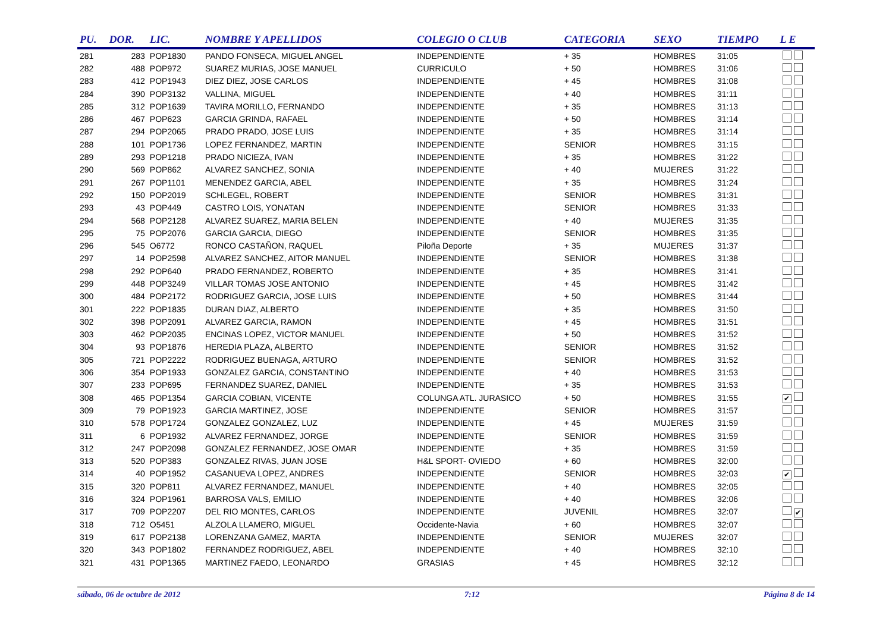| PU. | DOR. | LIC. | NOMBRE Y APELLIDOS | COLEGIO O CLUB | CATEGORIA | SEXO | TIEMPO | L E |
| --- | --- | --- | --- | --- | --- | --- | --- | --- |
| 281 | 283 | POP1830 | PANDO FONSECA, MIGUEL ANGEL | INDEPENDIENTE | + 35 | HOMBRES | 31:05 | |
| 282 | 488 | POP972 | SUAREZ MURIAS, JOSE MANUEL | CURRICULO | + 50 | HOMBRES | 31:06 | |
| 283 | 412 | POP1943 | DIEZ DIEZ, JOSE CARLOS | INDEPENDIENTE | + 45 | HOMBRES | 31:08 | |
| 284 | 390 | POP3132 | VALLINA, MIGUEL | INDEPENDIENTE | + 40 | HOMBRES | 31:11 | |
| 285 | 312 | POP1639 | TAVIRA MORILLO, FERNANDO | INDEPENDIENTE | + 35 | HOMBRES | 31:13 | |
| 286 | 467 | POP623 | GARCIA GRINDA, RAFAEL | INDEPENDIENTE | + 50 | HOMBRES | 31:14 | |
| 287 | 294 | POP2065 | PRADO PRADO, JOSE LUIS | INDEPENDIENTE | + 35 | HOMBRES | 31:14 | |
| 288 | 101 | POP1736 | LOPEZ FERNANDEZ, MARTIN | INDEPENDIENTE | SENIOR | HOMBRES | 31:15 | |
| 289 | 293 | POP1218 | PRADO NICIEZA, IVAN | INDEPENDIENTE | + 35 | HOMBRES | 31:22 | |
| 290 | 569 | POP862 | ALVAREZ SANCHEZ, SONIA | INDEPENDIENTE | + 40 | MUJERES | 31:22 | |
| 291 | 267 | POP1101 | MENENDEZ GARCIA, ABEL | INDEPENDIENTE | + 35 | HOMBRES | 31:24 | |
| 292 | 150 | POP2019 | SCHLEGEL, ROBERT | INDEPENDIENTE | SENIOR | HOMBRES | 31:31 | |
| 293 | 43 | POP449 | CASTRO LOIS, YONATAN | INDEPENDIENTE | SENIOR | HOMBRES | 31:33 | |
| 294 | 568 | POP2128 | ALVAREZ SUAREZ, MARIA BELEN | INDEPENDIENTE | + 40 | MUJERES | 31:35 | |
| 295 | 75 | POP2076 | GARCIA GARCIA, DIEGO | INDEPENDIENTE | SENIOR | HOMBRES | 31:35 | |
| 296 | 545 | O6772 | RONCO CASTAÑON, RAQUEL | Piloña Deporte | + 35 | MUJERES | 31:37 | |
| 297 | 14 | POP2598 | ALVAREZ SANCHEZ, AITOR MANUEL | INDEPENDIENTE | SENIOR | HOMBRES | 31:38 | |
| 298 | 292 | POP640 | PRADO FERNANDEZ, ROBERTO | INDEPENDIENTE | + 35 | HOMBRES | 31:41 | |
| 299 | 448 | POP3249 | VILLAR TOMAS JOSE ANTONIO | INDEPENDIENTE | + 45 | HOMBRES | 31:42 | |
| 300 | 484 | POP2172 | RODRIGUEZ GARCIA, JOSE LUIS | INDEPENDIENTE | + 50 | HOMBRES | 31:44 | |
| 301 | 222 | POP1835 | DURAN DIAZ, ALBERTO | INDEPENDIENTE | + 35 | HOMBRES | 31:50 | |
| 302 | 398 | POP2091 | ALVAREZ GARCIA, RAMON | INDEPENDIENTE | + 45 | HOMBRES | 31:51 | |
| 303 | 462 | POP2035 | ENCINAS LOPEZ, VICTOR MANUEL | INDEPENDIENTE | + 50 | HOMBRES | 31:52 | |
| 304 | 93 | POP1876 | HEREDIA PLAZA, ALBERTO | INDEPENDIENTE | SENIOR | HOMBRES | 31:52 | |
| 305 | 721 | POP2222 | RODRIGUEZ BUENAGA, ARTURO | INDEPENDIENTE | SENIOR | HOMBRES | 31:52 | |
| 306 | 354 | POP1933 | GONZALEZ GARCIA, CONSTANTINO | INDEPENDIENTE | + 40 | HOMBRES | 31:53 | |
| 307 | 233 | POP695 | FERNANDEZ SUAREZ, DANIEL | INDEPENDIENTE | + 35 | HOMBRES | 31:53 | |
| 308 | 465 | POP1354 | GARCIA COBIAN, VICENTE | COLUNGA ATL. JURASICO | + 50 | HOMBRES | 31:55 | ✔ |
| 309 | 79 | POP1923 | GARCIA MARTINEZ, JOSE | INDEPENDIENTE | SENIOR | HOMBRES | 31:57 | |
| 310 | 578 | POP1724 | GONZALEZ GONZALEZ, LUZ | INDEPENDIENTE | + 45 | MUJERES | 31:59 | |
| 311 | 6 | POP1932 | ALVAREZ FERNANDEZ, JORGE | INDEPENDIENTE | SENIOR | HOMBRES | 31:59 | |
| 312 | 247 | POP2098 | GONZALEZ FERNANDEZ, JOSE OMAR | INDEPENDIENTE | + 35 | HOMBRES | 31:59 | |
| 313 | 520 | POP383 | GONZALEZ RIVAS, JUAN JOSE | H&L SPORT- OVIEDO | + 60 | HOMBRES | 32:00 | |
| 314 | 40 | POP1952 | CASANUEVA LOPEZ, ANDRES | INDEPENDIENTE | SENIOR | HOMBRES | 32:03 | ✔ |
| 315 | 320 | POP811 | ALVAREZ FERNANDEZ, MANUEL | INDEPENDIENTE | + 40 | HOMBRES | 32:05 | |
| 316 | 324 | POP1961 | BARROSA VALS, EMILIO | INDEPENDIENTE | + 40 | HOMBRES | 32:06 | |
| 317 | 709 | POP2207 | DEL RIO MONTES, CARLOS | INDEPENDIENTE | JUVENIL | HOMBRES | 32:07 | ✔ |
| 318 | 712 | O5451 | ALZOLA LLAMERO, MIGUEL | Occidente-Navia | + 60 | HOMBRES | 32:07 | |
| 319 | 617 | POP2138 | LORENZANA GAMEZ, MARTA | INDEPENDIENTE | SENIOR | MUJERES | 32:07 | |
| 320 | 343 | POP1802 | FERNANDEZ RODRIGUEZ, ABEL | INDEPENDIENTE | + 40 | HOMBRES | 32:10 | |
| 321 | 431 | POP1365 | MARTINEZ FAEDO, LEONARDO | GRASIAS | + 45 | HOMBRES | 32:12 | |
sábado, 06 de octubre de 2012 7:12 Página 8 de 14